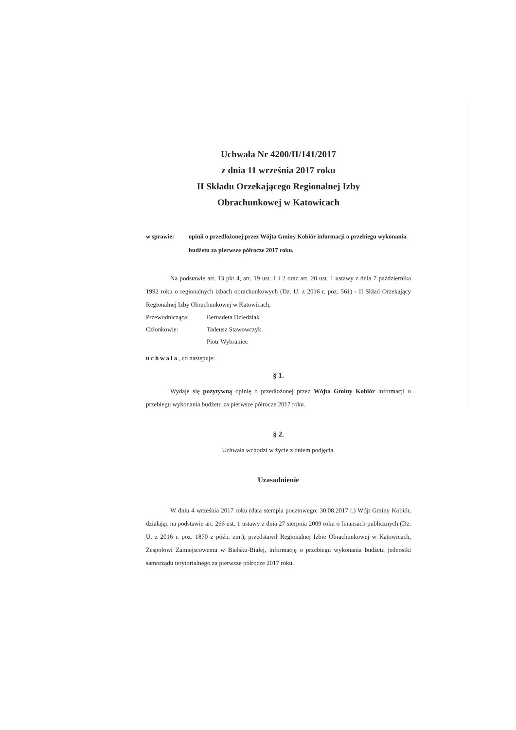Uchwała Nr 4200/II/141/2017
z dnia 11 września 2017 roku
II Składu Orzekającego Regionalnej Izby
Obrachunkowej w Katowicach
w sprawie: opinii o przedłożonej przez Wójta Gminy Kobiór informacji o przebiegu wykonania budżetu za pierwsze półrocze 2017 roku.
Na podstawie art. 13 pkt 4, art. 19 ust. 1 i 2 oraz art. 20 ust. 1 ustawy z dnia 7 października 1992 roku o regionalnych izbach obrachunkowych (Dz. U. z 2016 r. poz. 561) - II Skład Orzekający Regionalnej Izby Obrachunkowej w Katowicach,
Przewodnicząca: Bernadeta Dziedziak
Członkowie: Tadeusz Stawowczyk
Piotr Wybraniec
uchwala, co następuje:
§ 1.
Wydaje się pozytywną opinię o przedłożonej przez Wójta Gminy Kobiór informacji o przebiegu wykonania budżetu za pierwsze półrocze 2017 roku.
§ 2.
Uchwała wchodzi w życie z dniem podjęcia.
Uzasadnienie
W dniu 4 września 2017 roku (data stempla pocztowego: 30.08.2017 r.) Wójt Gminy Kobiór, działając na podstawie art. 266 ust. 1 ustawy z dnia 27 sierpnia 2009 roku o finansach publicznych (Dz. U. z 2016 r. poz. 1870 z późn. zm.), przedstawił Regionalnej Izbie Obrachunkowej w Katowicach, Zespołowi Zamiejscowemu w Bielsku-Białej, informację o przebiegu wykonania budżetu jednostki samorządu terytorialnego za pierwsze półrocze 2017 roku.